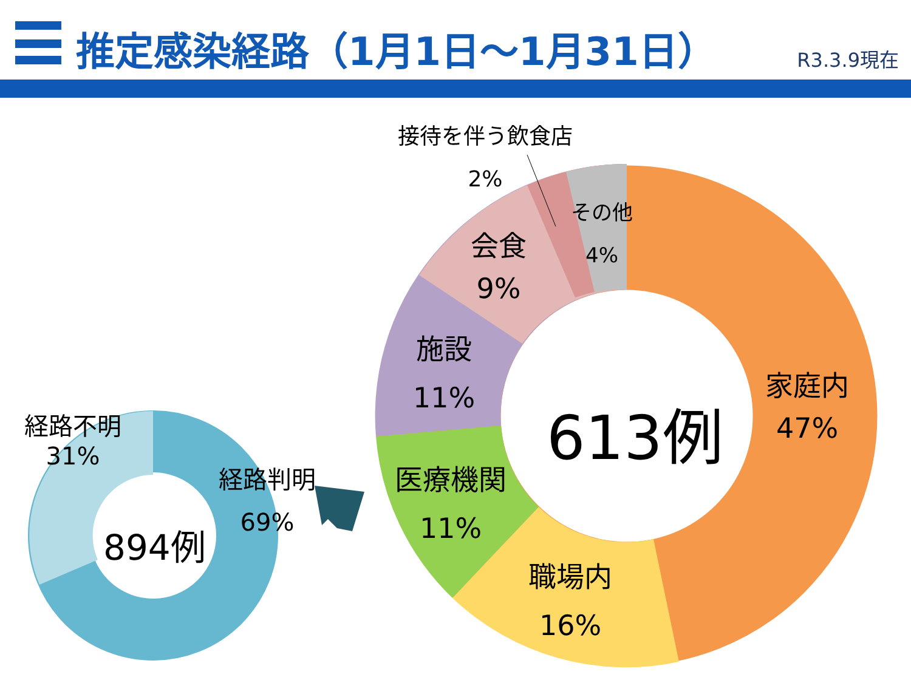推定感染経路（1月1日～1月31日）
R3.3.9現在
経路不明
31%
894例
経路判明
69%
接待を伴う飲食店
2%
その他
4%
会食
9%
施設
11%
613例
家庭内
47%
医療機関
11%
職場内
16%